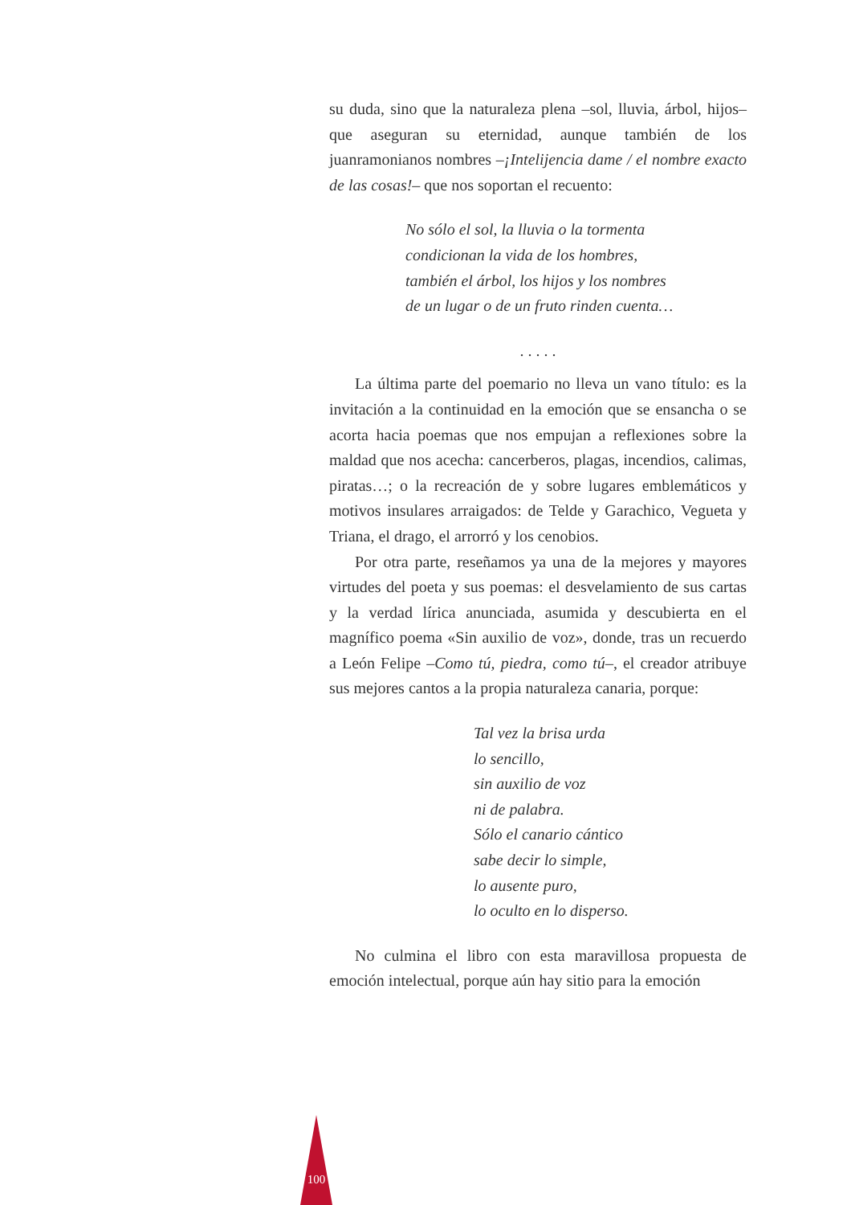su duda, sino que la naturaleza plena –sol, lluvia, árbol, hijos– que aseguran su eternidad, aunque también de los juanramonianos nombres –¡Intelijencia dame / el nombre exacto de las cosas!– que nos soportan el recuento:
No sólo el sol, la lluvia o la tormenta
condicionan la vida de los hombres,
también el árbol, los hijos y los nombres
de un lugar o de un fruto rinden cuenta…
. . . . .
La última parte del poemario no lleva un vano título: es la invitación a la continuidad en la emoción que se ensancha o se acorta hacia poemas que nos empujan a reflexiones sobre la maldad que nos acecha: cancerberos, plagas, incendios, calimas, piratas…; o la recreación de y sobre lugares emblemáticos y motivos insulares arraigados: de Telde y Garachico, Vegueta y Triana, el drago, el arrorró y los cenobios.
Por otra parte, reseñamos ya una de la mejores y mayores virtudes del poeta y sus poemas: el desvelamiento de sus cartas y la verdad lírica anunciada, asumida y descubierta en el magnífico poema «Sin auxilio de voz», donde, tras un recuerdo a León Felipe –Como tú, piedra, como tú–, el creador atribuye sus mejores cantos a la propia naturaleza canaria, porque:
Tal vez la brisa urda
lo sencillo,
sin auxilio de voz
ni de palabra.
Sólo el canario cántico
sabe decir lo simple,
lo ausente puro,
lo oculto en lo disperso.
No culmina el libro con esta maravillosa propuesta de emoción intelectual, porque aún hay sitio para la emoción
100